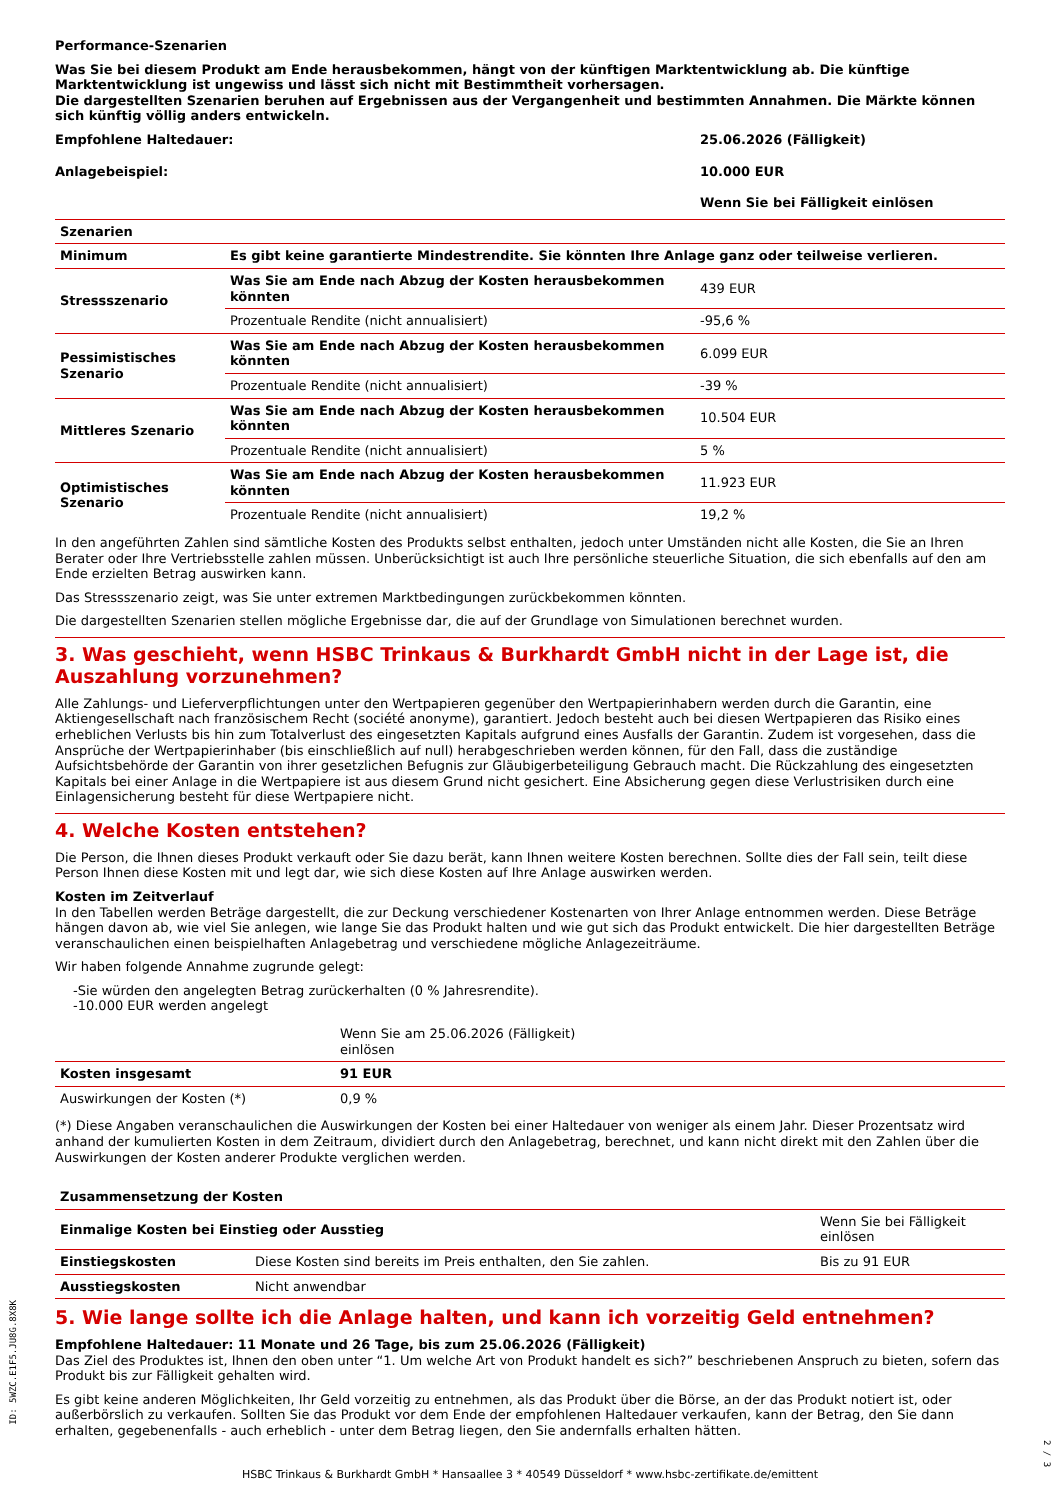Performance-Szenarien
Was Sie bei diesem Produkt am Ende herausbekommen, hängt von der künftigen Marktentwicklung ab. Die künftige Marktentwicklung ist ungewiss und lässt sich nicht mit Bestimmtheit vorhersagen.
Die dargestellten Szenarien beruhen auf Ergebnissen aus der Vergangenheit und bestimmten Annahmen. Die Märkte können sich künftig völlig anders entwickeln.
Empfohlene Haltedauer: 25.06.2026 (Fälligkeit)
Anlagebeispiel: 10.000 EUR
Wenn Sie bei Fälligkeit einlösen
| Szenarien | | |
| --- | --- | --- |
| Minimum | Es gibt keine garantierte Mindestrendite. Sie könnten Ihre Anlage ganz oder teilweise verlieren. | |
| Stressszenario | Was Sie am Ende nach Abzug der Kosten herausbekommen könnten | 439 EUR |
| | Prozentuale Rendite (nicht annualisiert) | -95,6 % |
| Pessimistisches Szenario | Was Sie am Ende nach Abzug der Kosten herausbekommen könnten | 6.099 EUR |
| | Prozentuale Rendite (nicht annualisiert) | -39 % |
| Mittleres Szenario | Was Sie am Ende nach Abzug der Kosten herausbekommen könnten | 10.504 EUR |
| | Prozentuale Rendite (nicht annualisiert) | 5 % |
| Optimistisches Szenario | Was Sie am Ende nach Abzug der Kosten herausbekommen könnten | 11.923 EUR |
| | Prozentuale Rendite (nicht annualisiert) | 19,2 % |
In den angeführten Zahlen sind sämtliche Kosten des Produkts selbst enthalten, jedoch unter Umständen nicht alle Kosten, die Sie an Ihren Berater oder Ihre Vertriebsstelle zahlen müssen. Unberücksichtigt ist auch Ihre persönliche steuerliche Situation, die sich ebenfalls auf den am Ende erzielten Betrag auswirken kann.
Das Stressszenario zeigt, was Sie unter extremen Marktbedingungen zurückbekommen könnten.
Die dargestellten Szenarien stellen mögliche Ergebnisse dar, die auf der Grundlage von Simulationen berechnet wurden.
3. Was geschieht, wenn HSBC Trinkaus & Burkhardt GmbH nicht in der Lage ist, die Auszahlung vorzunehmen?
Alle Zahlungs- und Lieferverpflichtungen unter den Wertpapieren gegenüber den Wertpapierinhabern werden durch die Garantin, eine Aktiengesellschaft nach französischem Recht (société anonyme), garantiert. Jedoch besteht auch bei diesen Wertpapieren das Risiko eines erheblichen Verlusts bis hin zum Totalverlust des eingesetzten Kapitals aufgrund eines Ausfalls der Garantin. Zudem ist vorgesehen, dass die Ansprüche der Wertpapierinhaber (bis einschließlich auf null) herabgeschrieben werden können, für den Fall, dass die zuständige Aufsichtsbehörde der Garantin von ihrer gesetzlichen Befugnis zur Gläubigerbeteiligung Gebrauch macht. Die Rückzahlung des eingesetzten Kapitals bei einer Anlage in die Wertpapiere ist aus diesem Grund nicht gesichert. Eine Absicherung gegen diese Verlustrisiken durch eine Einlagensicherung besteht für diese Wertpapiere nicht.
4. Welche Kosten entstehen?
Die Person, die Ihnen dieses Produkt verkauft oder Sie dazu berät, kann Ihnen weitere Kosten berechnen. Sollte dies der Fall sein, teilt diese Person Ihnen diese Kosten mit und legt dar, wie sich diese Kosten auf Ihre Anlage auswirken werden.
Kosten im Zeitverlauf
In den Tabellen werden Beträge dargestellt, die zur Deckung verschiedener Kostenarten von Ihrer Anlage entnommen werden. Diese Beträge hängen davon ab, wie viel Sie anlegen, wie lange Sie das Produkt halten und wie gut sich das Produkt entwickelt. Die hier dargestellten Beträge veranschaulichen einen beispielhaften Anlagebetrag und verschiedene mögliche Anlagezeiträume.
Wir haben folgende Annahme zugrunde gelegt:
-Sie würden den angelegten Betrag zurückerhalten (0 % Jahresrendite).
-10.000 EUR werden angelegt
| | Wenn Sie am 25.06.2026 (Fälligkeit) einlösen | |
| --- | --- | --- |
| Kosten insgesamt | 91 EUR | |
| Auswirkungen der Kosten (*) | 0,9 % | |
(*) Diese Angaben veranschaulichen die Auswirkungen der Kosten bei einer Haltedauer von weniger als einem Jahr. Dieser Prozentsatz wird anhand der kumulierten Kosten in dem Zeitraum, dividiert durch den Anlagebetrag, berechnet, und kann nicht direkt mit den Zahlen über die Auswirkungen der Kosten anderer Produkte verglichen werden.
| Zusammensetzung der Kosten | | |
| --- | --- | --- |
| Einmalige Kosten bei Einstieg oder Ausstieg | | Wenn Sie bei Fälligkeit einlösen |
| Einstiegskosten | Diese Kosten sind bereits im Preis enthalten, den Sie zahlen. | Bis zu 91 EUR |
| Ausstiegskosten | Nicht anwendbar | |
5. Wie lange sollte ich die Anlage halten, und kann ich vorzeitig Geld entnehmen?
Empfohlene Haltedauer: 11 Monate und 26 Tage, bis zum 25.06.2026 (Fälligkeit)
Das Ziel des Produktes ist, Ihnen den oben unter “1. Um welche Art von Produkt handelt es sich?” beschriebenen Anspruch zu bieten, sofern das Produkt bis zur Fälligkeit gehalten wird.
Es gibt keine anderen Möglichkeiten, Ihr Geld vorzeitig zu entnehmen, als das Produkt über die Börse, an der das Produkt notiert ist, oder außerbörslich zu verkaufen. Sollten Sie das Produkt vor dem Ende der empfohlenen Haltedauer verkaufen, kann der Betrag, den Sie dann erhalten, gegebenenfalls - auch erheblich - unter dem Betrag liegen, den Sie andernfalls erhalten hätten.
ID: 5WZC.E1F5.JU8G.8X8K
2 / 3
HSBC Trinkaus & Burkhardt GmbH * Hansaallee 3 * 40549 Düsseldorf * www.hsbc-zertifikate.de/emittent